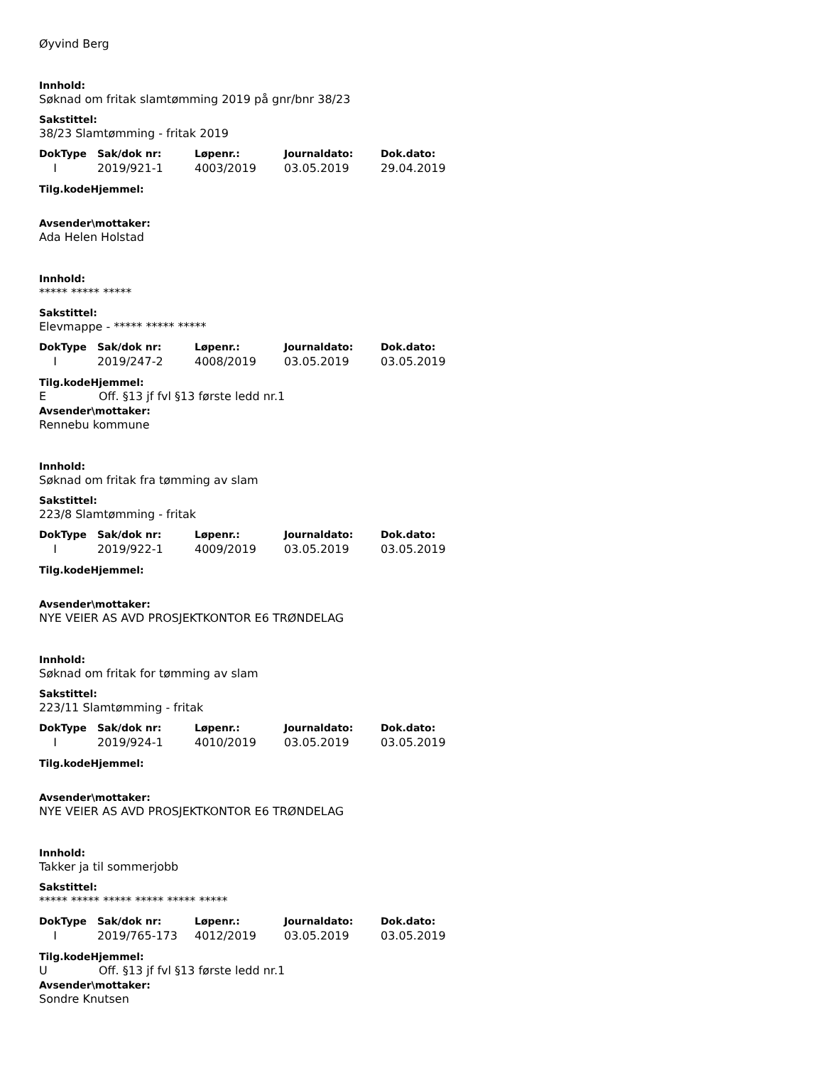Øyvind Berg
Innhold:
Søknad om fritak slamtømming 2019 på gnr/bnr 38/23
Sakstittel:
38/23 Slamtømming - fritak 2019
| DokType | Sak/dok nr: | Løpenr.: | Journaldato: | Dok.dato: |
| --- | --- | --- | --- | --- |
| I | 2019/921-1 | 4003/2019 | 03.05.2019 | 29.04.2019 |
Tilg.kodeHjemmel:
Avsender\mottaker:
Ada Helen Holstad
Innhold:
***** ***** *****
Sakstittel:
Elevmappe - ***** ***** *****
| DokType | Sak/dok nr: | Løpenr.: | Journaldato: | Dok.dato: |
| --- | --- | --- | --- | --- |
| I | 2019/247-2 | 4008/2019 | 03.05.2019 | 03.05.2019 |
Tilg.kodeHjemmel:
E Off. §13 jf fvl §13 første ledd nr.1
Avsender\mottaker:
Rennebu kommune
Innhold:
Søknad om fritak fra tømming av slam
Sakstittel:
223/8 Slamtømming - fritak
| DokType | Sak/dok nr: | Løpenr.: | Journaldato: | Dok.dato: |
| --- | --- | --- | --- | --- |
| I | 2019/922-1 | 4009/2019 | 03.05.2019 | 03.05.2019 |
Tilg.kodeHjemmel:
Avsender\mottaker:
NYE VEIER AS AVD PROSJEKTKONTOR E6 TRØNDELAG
Innhold:
Søknad om fritak for tømming av slam
Sakstittel:
223/11 Slamtømming - fritak
| DokType | Sak/dok nr: | Løpenr.: | Journaldato: | Dok.dato: |
| --- | --- | --- | --- | --- |
| I | 2019/924-1 | 4010/2019 | 03.05.2019 | 03.05.2019 |
Tilg.kodeHjemmel:
Avsender\mottaker:
NYE VEIER AS AVD PROSJEKTKONTOR E6 TRØNDELAG
Innhold:
Takker ja til sommerjobb
Sakstittel:
***** ***** ***** ***** ***** *****
| DokType | Sak/dok nr: | Løpenr.: | Journaldato: | Dok.dato: |
| --- | --- | --- | --- | --- |
| I | 2019/765-173 | 4012/2019 | 03.05.2019 | 03.05.2019 |
Tilg.kodeHjemmel:
U Off. §13 jf fvl §13 første ledd nr.1
Avsender\mottaker:
Sondre Knutsen